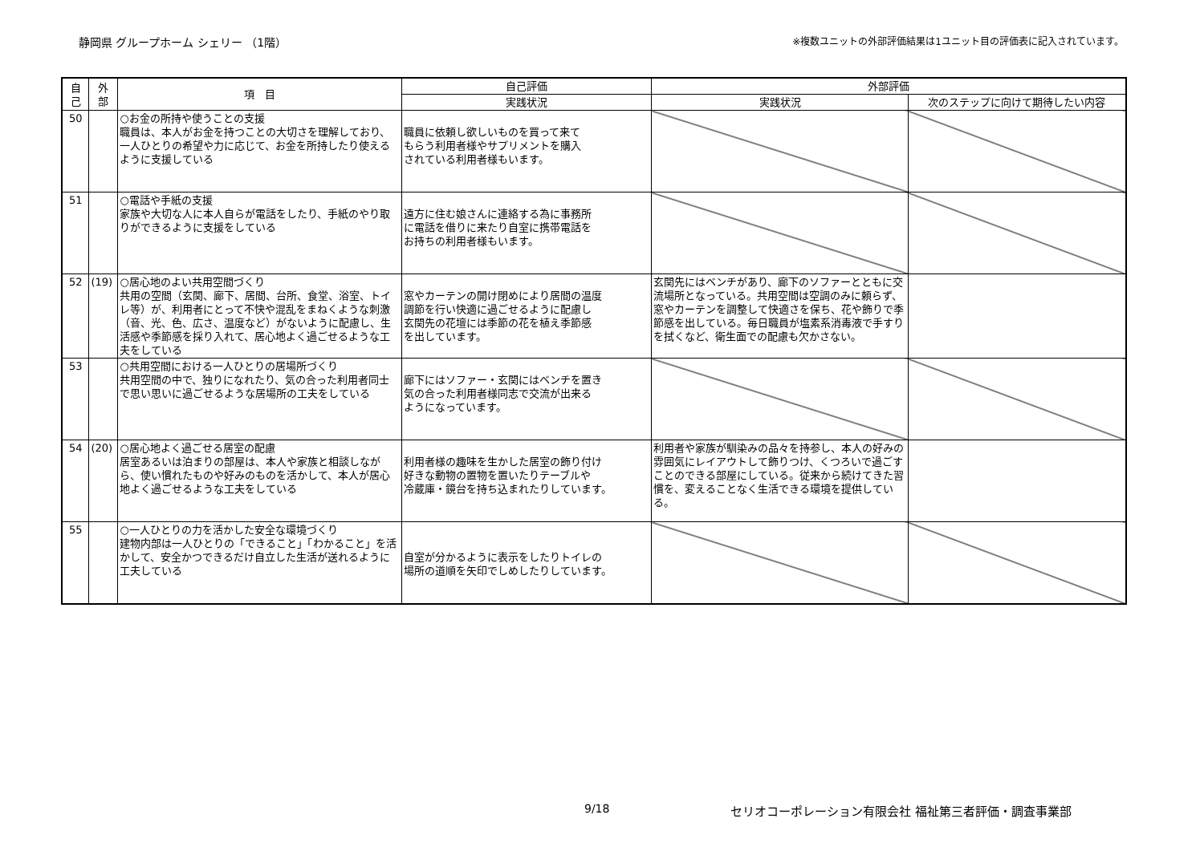静岡県 グループホーム シェリー （1階） ※複数ユニットの外部評価結果は1ユニット目の評価表に記入されています。
| 自 己 | 外 部 | 項 目 | 自己評価 | 外部評価 | |
| --- | --- | --- | --- | --- | --- |
| | | | 実践状況 | 実践状況 | 次のステップに向けて期待したい内容 |
| 50 | | ○お金の所持や使うことの支援 職員は、本人がお金を持つことの大切さを理解しており、一人ひとりの希望や力に応じて、お金を所持したり使えるように支援している | 職員に依頼し欲しいものを買って来て もらう利用者様やサプリメントを購入 されている利用者様もいます。 | | |
| 51 | | ○電話や手紙の支援 家族や大切な人に本人自らが電話をしたり、手紙のやり取りができるように支援をしている | 遠方に住む娘さんに連絡する為に事務所 に電話を借りに来たり自室に携帯電話を お持ちの利用者様もいます。 | | |
| 52 | (19) | ○居心地のよい共用空間づくり 共用の空間（玄関、廊下、居間、台所、食堂、浴室、トイレ等）が、利用者にとって不快や混乱をまねくような刺激（音、光、色、広さ、温度など）がないように配慮し、生活感や季節感を採り入れて、居心地よく過ごせるような工夫をしている | 窓やカーテンの開け閉めにより居間の温度 調節を行い快適に過ごせるように配慮し 玄関先の花壇には季節の花を植え季節感 を出しています。 | 玄関先にはベンチがあり、廊下のソファーとともに交流場所となっている。共用空間は空調のみに頼らず、窓やカーテンを調整して快適さを保ち、花や飾りで季節感を出している。毎日職員が塩素系消毒液で手すりを拭くなど、衛生面での配慮も欠かさない。 | |
| 53 | | ○共用空間における一人ひとりの居場所づくり 共用空間の中で、独りになれたり、気の合った利用者同士で思い思いに過ごせるような居場所の工夫をしている | 廊下にはソファー・玄関にはベンチを置き 気の合った利用者様同志で交流が出来る ようになっています。 | | |
| 54 | (20) | ○居心地よく過ごせる居室の配慮 居室あるいは泊まりの部屋は、本人や家族と相談しながら、使い慣れたものや好みのものを活かして、本人が居心地よく過ごせるような工夫をしている | 利用者様の趣味を生かした居室の飾り付け 好きな動物の置物を置いたりテーブルや 冷蔵庫・鏡台を持ち込まれたりしています。 | 利用者や家族が馴染みの品々を持参し、本人の好みの雰囲気にレイアウトして飾りつけ、くつろいで過ごすことのできる部屋にしている。従来から続けてきた習慣を、変えることなく生活できる環境を提供している。 | |
| 55 | | ○一人ひとりの力を活かした安全な環境づくり 建物内部は一人ひとりの「できること」「わかること」を活かして、安全かつできるだけ自立した生活が送れるように工夫している | 自室が分かるように表示をしたりトイレの 場所の道順を矢印でしめしたりしています。 | | |
9/18
セリオコーポレーション有限会社 福祉第三者評価・調査事業部